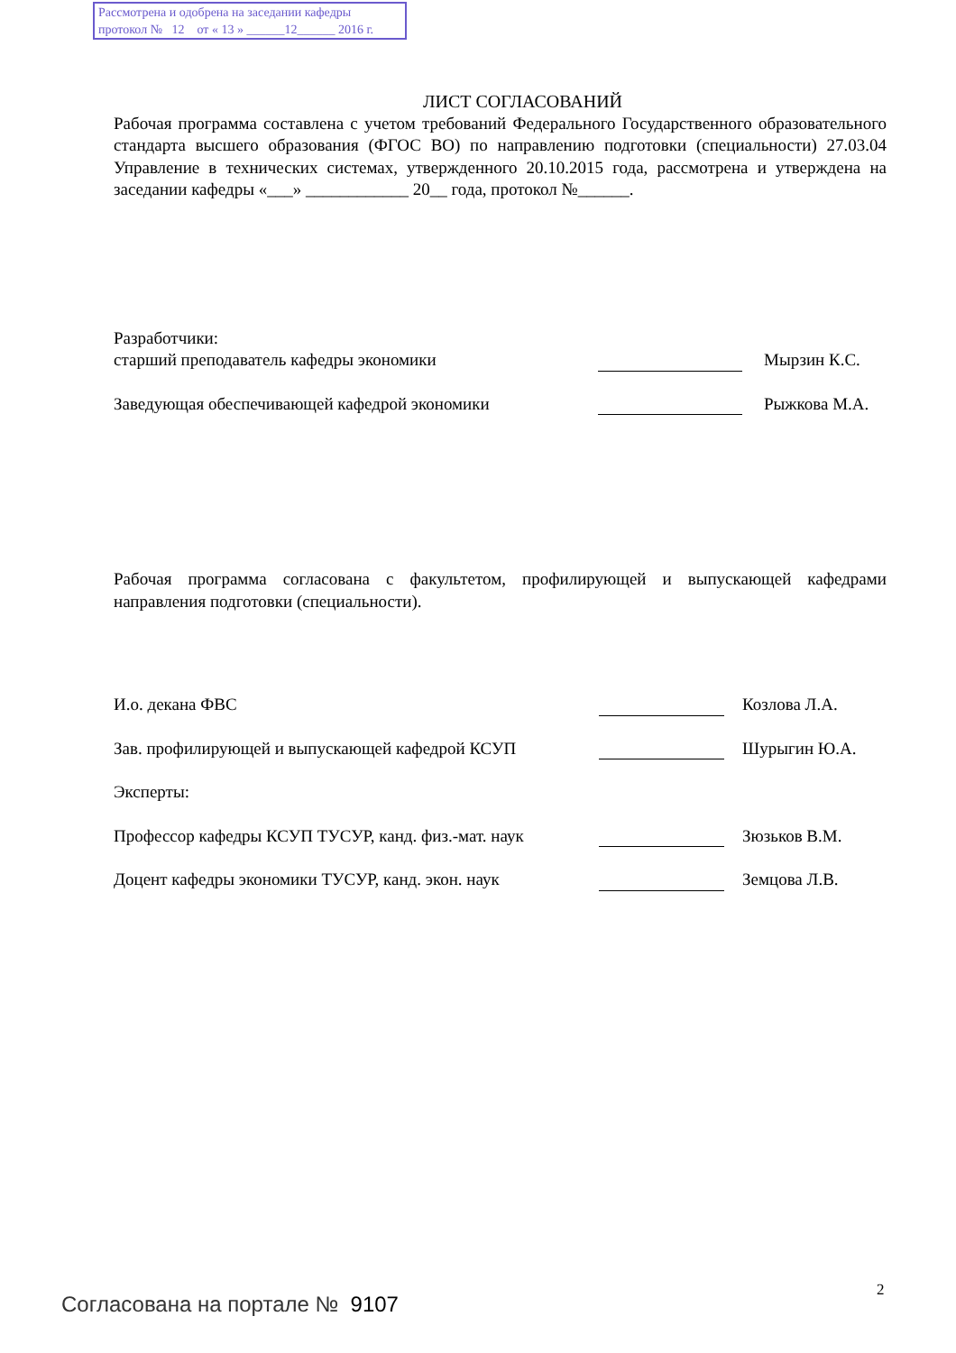Рассмотрена и одобрена на заседании кафедры
протокол № 12 от « 13 » ______12______ 2016 г.
ЛИСТ СОГЛАСОВАНИЙ
Рабочая программа составлена с учетом требований Федерального Государственного образовательного стандарта высшего образования (ФГОС ВО) по направлению подготовки (специальности) 27.03.04 Управление в технических системах, утвержденного 20.10.2015 года, рассмотрена и утверждена на заседании кафедры «___» ____________ 20__ года, протокол №______.
Разработчики:
старший преподаватель кафедры экономики Мырзин К.С.
Заведующая обеспечивающей кафедрой экономики Рыжкова М.А.
Рабочая программа согласована с факультетом, профилирующей и выпускающей кафедрами направления подготовки (специальности).
И.о. декана ФВС Козлова Л.А.
Зав. профилирующей и выпускающей кафедрой КСУП Шурыгин Ю.А.
Эксперты:
Профессор кафедры КСУП ТУСУР, канд. физ.-мат. наук Зюзьков В.М.
Доцент кафедры экономики ТУСУР, канд. экон. наук Земцова Л.В.
2
Согласована на портале № 9107